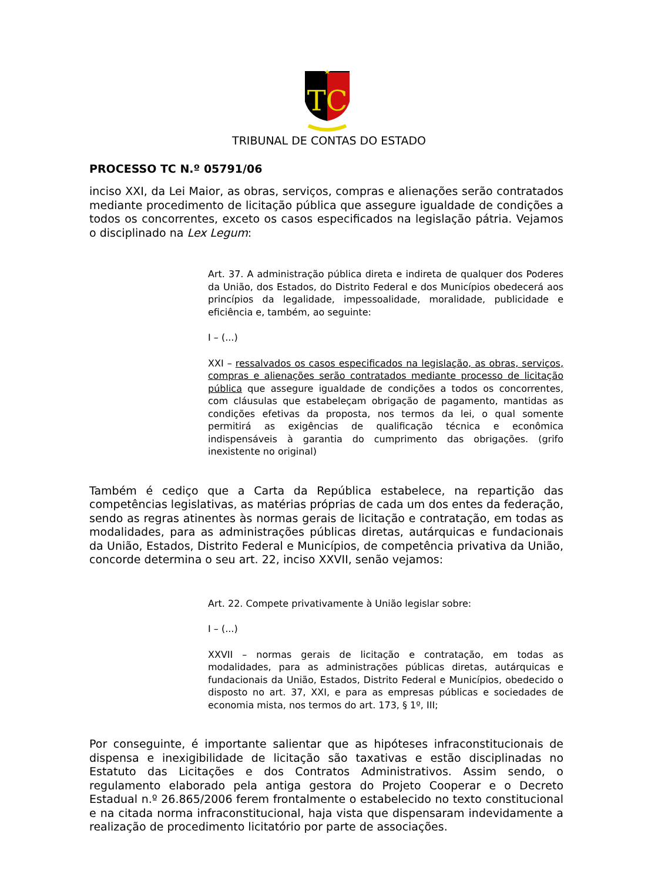TC
TRIBUNAL DE CONTAS DO ESTADO
PROCESSO TC N.º 05791/06
inciso XXI, da Lei Maior, as obras, serviços, compras e alienações serão contratados mediante procedimento de licitação pública que assegure igualdade de condições a todos os concorrentes, exceto os casos especificados na legislação pátria. Vejamos o disciplinado na Lex Legum:
Art. 37. A administração pública direta e indireta de qualquer dos Poderes da União, dos Estados, do Distrito Federal e dos Municípios obedecerá aos princípios da legalidade, impessoalidade, moralidade, publicidade e eficiência e, também, ao seguinte:
I – (...)
XXI – ressalvados os casos especificados na legislação, as obras, serviços, compras e alienações serão contratados mediante processo de licitação pública que assegure igualdade de condições a todos os concorrentes, com cláusulas que estabeleçam obrigação de pagamento, mantidas as condições efetivas da proposta, nos termos da lei, o qual somente permitirá as exigências de qualificação técnica e econômica indispensáveis à garantia do cumprimento das obrigações. (grifo inexistente no original)
Também é cediço que a Carta da República estabelece, na repartição das competências legislativas, as matérias próprias de cada um dos entes da federação, sendo as regras atinentes às normas gerais de licitação e contratação, em todas as modalidades, para as administrações públicas diretas, autárquicas e fundacionais da União, Estados, Distrito Federal e Municípios, de competência privativa da União, concorde determina o seu art. 22, inciso XXVII, senão vejamos:
Art. 22. Compete privativamente à União legislar sobre:
I – (...)
XXVII – normas gerais de licitação e contratação, em todas as modalidades, para as administrações públicas diretas, autárquicas e fundacionais da União, Estados, Distrito Federal e Municípios, obedecido o disposto no art. 37, XXI, e para as empresas públicas e sociedades de economia mista, nos termos do art. 173, § 1º, III;
Por conseguinte, é importante salientar que as hipóteses infraconstitucionais de dispensa e inexigibilidade de licitação são taxativas e estão disciplinadas no Estatuto das Licitações e dos Contratos Administrativos. Assim sendo, o regulamento elaborado pela antiga gestora do Projeto Cooperar e o Decreto Estadual n.º 26.865/2006 ferem frontalmente o estabelecido no texto constitucional e na citada norma infraconstitucional, haja vista que dispensaram indevidamente a realização de procedimento licitatório por parte de associações.